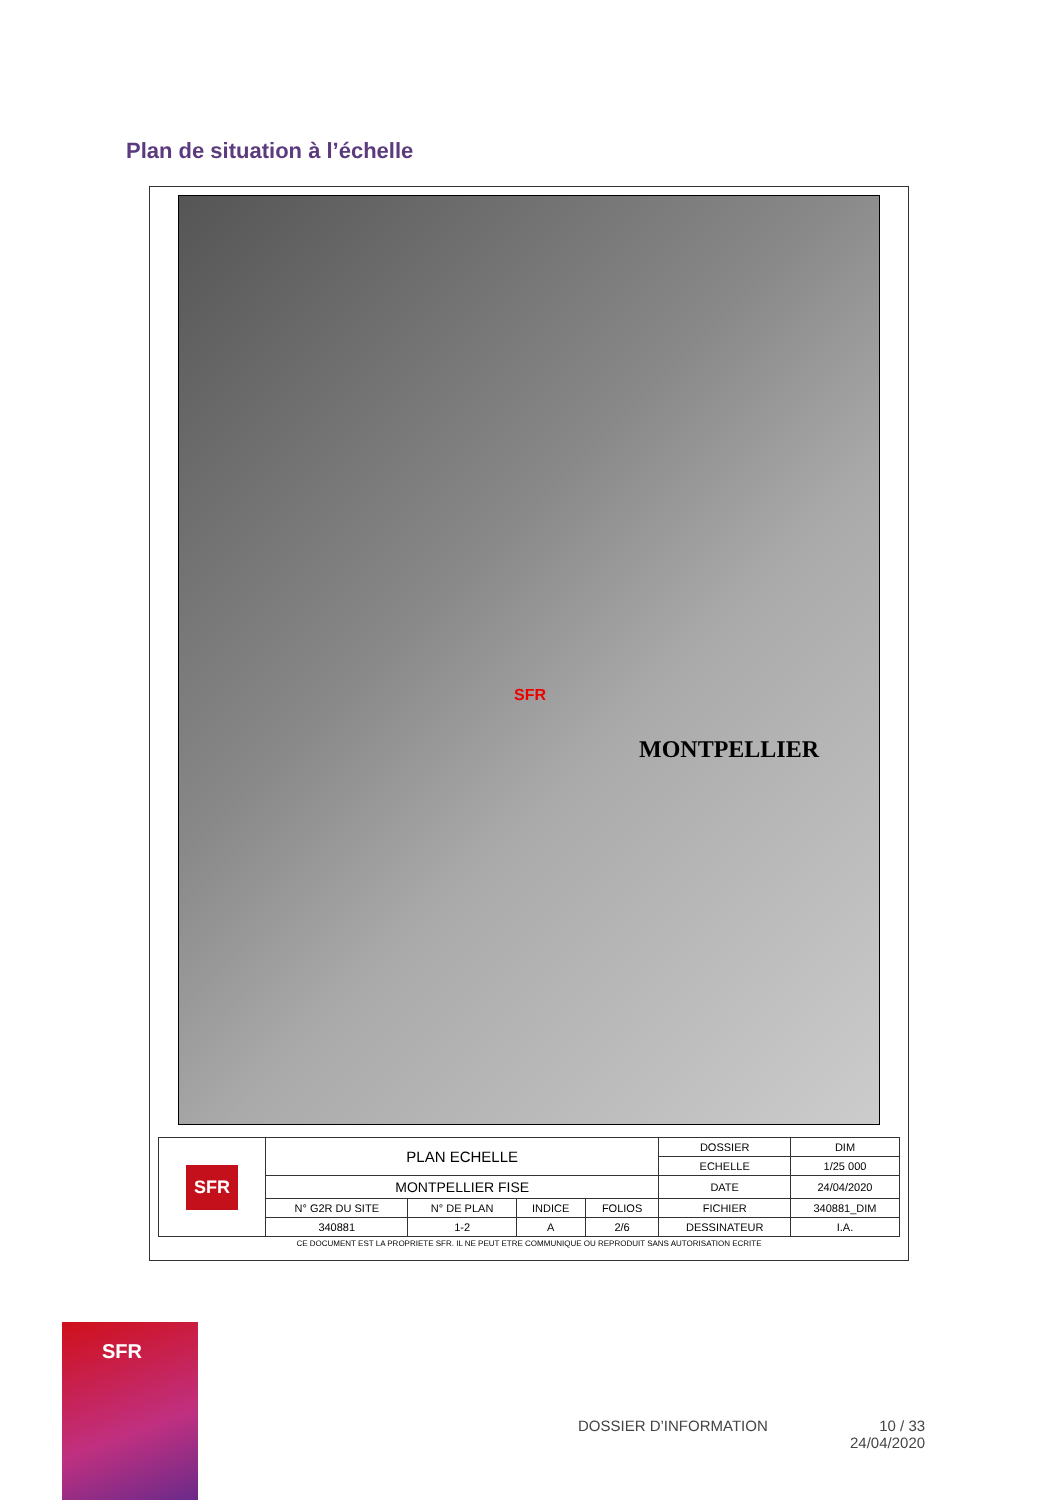Plan de situation à l’échelle
SFR
MONTPELLIER
| SFR | PLAN ECHELLE | | | | DOSSIER | DIM |
| | | | | | ECHELLE | 1/25 000 |
| | MONTPELLIER FISE | | | | DATE | 24/04/2020 |
| | N° G2R DU SITE | N° DE PLAN | INDICE | FOLIOS | FICHIER | 340881_DIM |
| | 340881 | 1-2 | A | 2/6 | DESSINATEUR | I.A. |
CE DOCUMENT EST LA PROPRIETE SFR. IL NE PEUT ETRE COMMUNIQUE OU REPRODUIT SANS AUTORISATION ECRITE
SFR
DOSSIER D’INFORMATION
10 / 33
24/04/2020